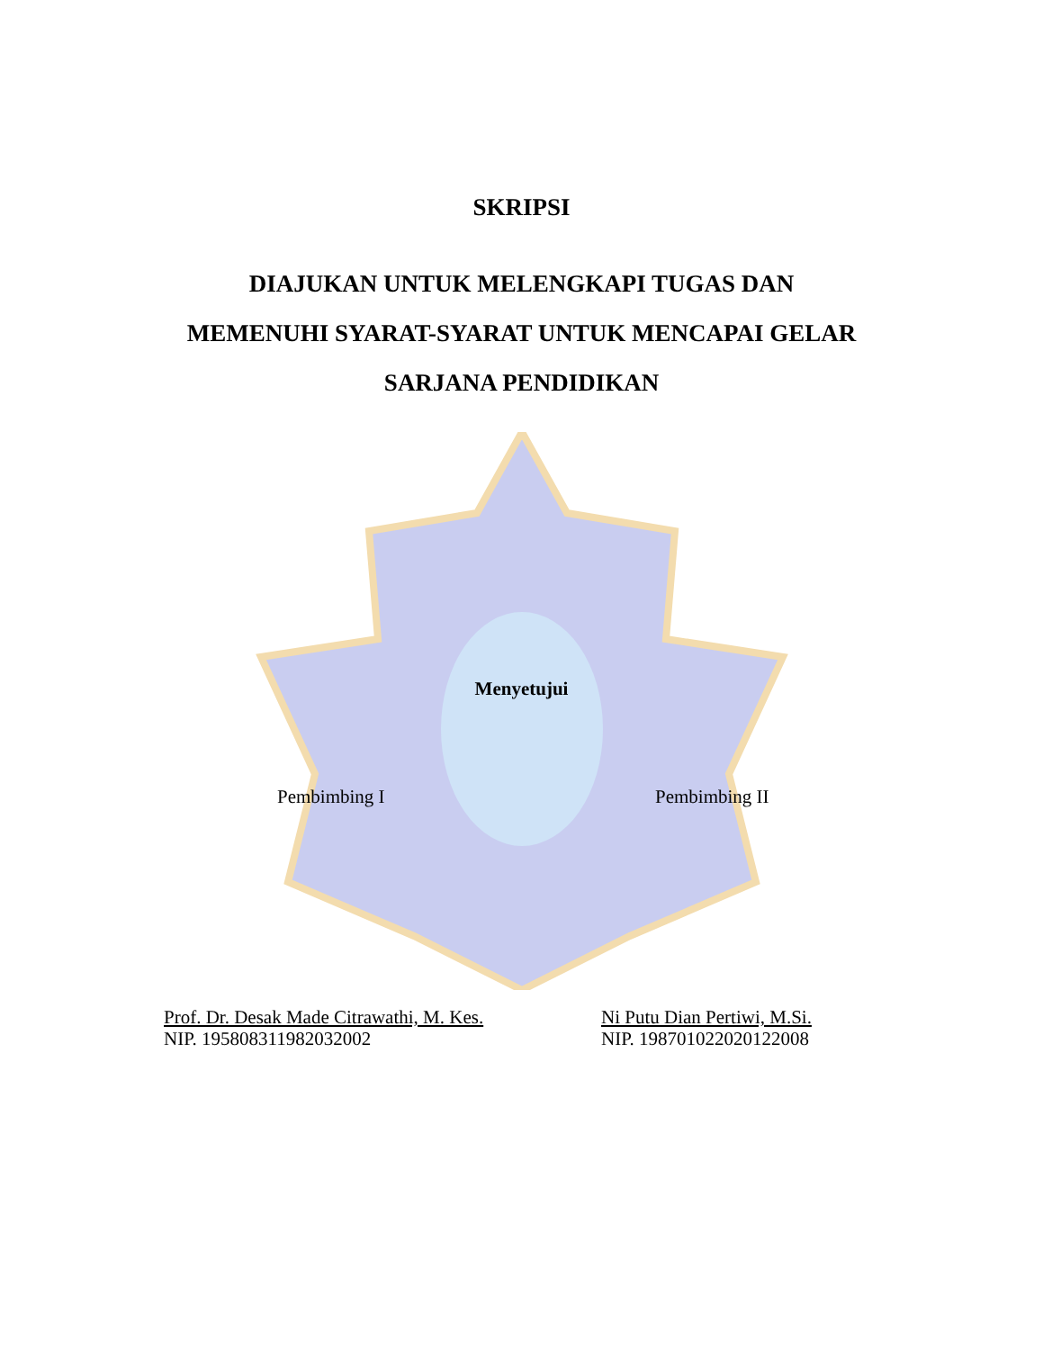SKRIPSI
DIAJUKAN UNTUK MELENGKAPI TUGAS DAN
MEMENUHI SYARAT-SYARAT UNTUK MENCAPAI GELAR
SARJANA PENDIDIKAN
Menyetujui
Pembimbing I Pembimbing II
Prof. Dr. Desak Made Citrawathi, M. Kes.
NIP. 195808311982032002
Ni Putu Dian Pertiwi, M.Si.
NIP. 198701022020122008